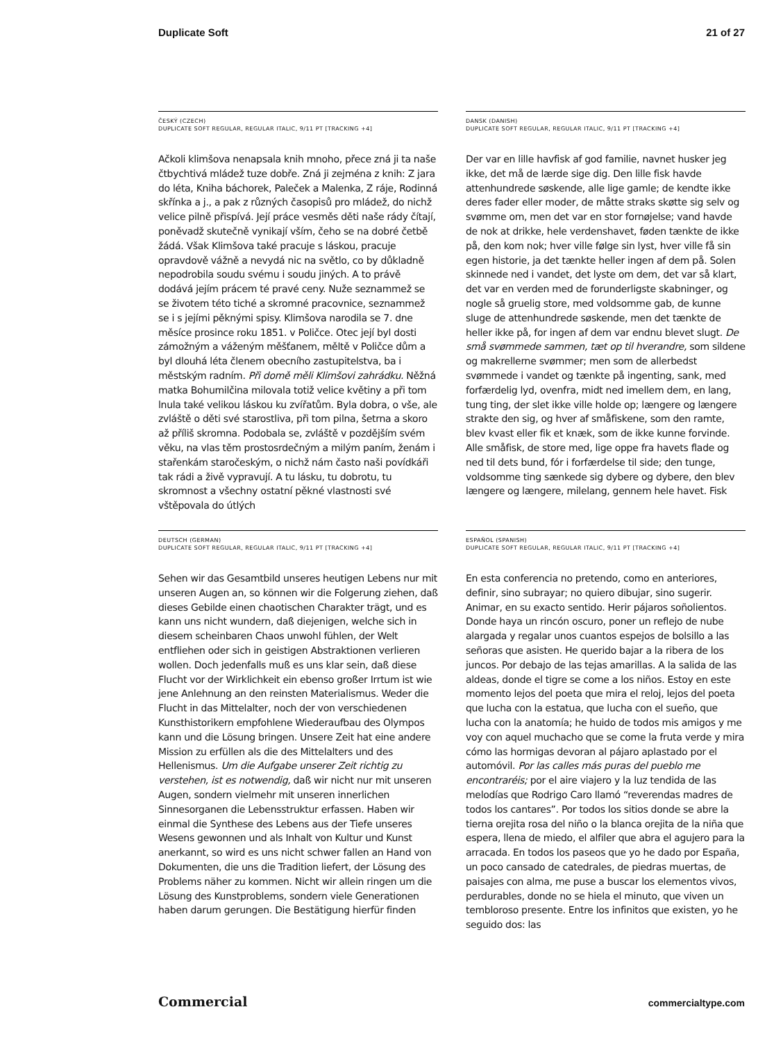Duplicate Soft 21 of 27
ČESKÝ (CZECH)
DUPLICATE SOFT REGULAR, REGULAR ITALIC, 9/11 PT [TRACKING +4]
Ačkoli klimšova nenapsala knih mnoho, přece zná ji ta naše čtbychtivá mládež tuze dobře. Zná ji zejména z knih: Z jara do léta, Kniha báchorek, Paleček a Malenka, Z ráje, Rodinná skřínka a j., a pak z různých časopisů pro mládež, do nichž velice pilně přispívá. Její práce vesměs děti naše rády čítají, poněvadž skutečně vynikají vším, čeho se na dobré četbě žádá. Však Klimšova také pracuje s láskou, pracuje opravdově vážně a nevydá nic na světlo, co by důkladně nepodrobila soudu svému i soudu jiných. A to právě dodává jejím prácem té pravé ceny. Nuže seznammež se se životem této tiché a skromné pracovnice, seznammež se i s jejími pěknými spisy. Klimšova narodila se 7. dne měsíce prosince roku 1851. v Poličce. Otec její byl dosti zámožným a váženým měšťanem, měltě v Poličce dům a byl dlouhá léta členem obecního zastupitelstva, ba i městským radním. Při domě měli Klimšovi zahrádku. Něžná matka Bohumilčina milovala totiž velice květiny a při tom lnula také velikou láskou ku zvířatům. Byla dobra, o vše, ale zvláště o děti své starostliva, při tom pilna, šetrna a skoro až příliš skromna. Podobala se, zvláště v pozdějším svém věku, na vlas těm prostosrdečným a milým paním, ženám i stařenkám staročeským, o nichž nám často naši povídkáři tak rádi a živě vypravují. A tu lásku, tu dobrotu, tu skromnost a všechny ostatní pěkné vlastnosti své vštěpovala do útlých
DANSK (DANISH)
DUPLICATE SOFT REGULAR, REGULAR ITALIC, 9/11 PT [TRACKING +4]
Der var en lille havfisk af god familie, navnet husker jeg ikke, det må de lærde sige dig. Den lille fisk havde attenhundrede søskende, alle lige gamle; de kendte ikke deres fader eller moder, de måtte straks skøtte sig selv og svømme om, men det var en stor fornøjelse; vand havde de nok at drikke, hele verdenshavet, føden tænkte de ikke på, den kom nok; hver ville følge sin lyst, hver ville få sin egen historie, ja det tænkte heller ingen af dem på. Solen skinnede ned i vandet, det lyste om dem, det var så klart, det var en verden med de forunderligste skabninger, og nogle så gruelig store, med voldsomme gab, de kunne sluge de attenhundrede søskende, men det tænkte de heller ikke på, for ingen af dem var endnu blevet slugt. De små svømmede sammen, tæt op til hverandre, som sildene og makrellerne svømmer; men som de allerbedst svømmede i vandet og tænkte på ingenting, sank, med forfærdelig lyd, ovenfra, midt ned imellem dem, en lang, tung ting, der slet ikke ville holde op; længere og længere strakte den sig, og hver af småfiskene, som den ramte, blev kvast eller fik et knæk, som de ikke kunne forvinde. Alle småfisk, de store med, lige oppe fra havets flade og ned til dets bund, fór i forfærdelse til side; den tunge, voldsomme ting sænkede sig dybere og dybere, den blev længere og længere, milelang, gennem hele havet. Fisk
DEUTSCH (GERMAN)
DUPLICATE SOFT REGULAR, REGULAR ITALIC, 9/11 PT [TRACKING +4]
Sehen wir das Gesamtbild unseres heutigen Lebens nur mit unseren Augen an, so können wir die Folgerung ziehen, daß dieses Gebilde einen chaotischen Charakter trägt, und es kann uns nicht wundern, daß diejenigen, welche sich in diesem scheinbaren Chaos unwohl fühlen, der Welt entfliehen oder sich in geistigen Abstraktionen verlieren wollen. Doch jedenfalls muß es uns klar sein, daß diese Flucht vor der Wirklichkeit ein ebenso großer Irrtum ist wie jene Anlehnung an den reinsten Materialismus. Weder die Flucht in das Mittelalter, noch der von verschiedenen Kunsthistorikern empfohlene Wiederaufbau des Olympos kann und die Lösung bringen. Unsere Zeit hat eine andere Mission zu erfüllen als die des Mittelalters und des Hellenismus. Um die Aufgabe unserer Zeit richtig zu verstehen, ist es notwendig, daß wir nicht nur mit unseren Augen, sondern vielmehr mit unseren innerlichen Sinnesorganen die Lebensstruktur erfassen. Haben wir einmal die Synthese des Lebens aus der Tiefe unseres Wesens gewonnen und als Inhalt von Kultur und Kunst anerkannt, so wird es uns nicht schwer fallen an Hand von Dokumenten, die uns die Tradition liefert, der Lösung des Problems näher zu kommen. Nicht wir allein ringen um die Lösung des Kunstproblems, sondern viele Generationen haben darum gerungen. Die Bestätigung hierfür finden
ESPAÑOL (SPANISH)
DUPLICATE SOFT REGULAR, REGULAR ITALIC, 9/11 PT [TRACKING +4]
En esta conferencia no pretendo, como en anteriores, definir, sino subrayar; no quiero dibujar, sino sugerir. Animar, en su exacto sentido. Herir pájaros soñolientos. Donde haya un rincón oscuro, poner un reflejo de nube alargada y regalar unos cuantos espejos de bolsillo a las señoras que asisten. He querido bajar a la ribera de los juncos. Por debajo de las tejas amarillas. A la salida de las aldeas, donde el tigre se come a los niños. Estoy en este momento lejos del poeta que mira el reloj, lejos del poeta que lucha con la estatua, que lucha con el sueño, que lucha con la anatomía; he huido de todos mis amigos y me voy con aquel muchacho que se come la fruta verde y mira cómo las hormigas devoran al pájaro aplastado por el automóvil. Por las calles más puras del pueblo me encontraréis; por el aire viajero y la luz tendida de las melodías que Rodrigo Caro llamó “reverendas madres de todos los cantares”. Por todos los sitios donde se abre la tierna orejita rosa del niño o la blanca orejita de la niña que espera, llena de miedo, el alfiler que abra el agujero para la arracada. En todos los paseos que yo he dado por España, un poco cansado de catedrales, de piedras muertas, de paisajes con alma, me puse a buscar los elementos vivos, perdurables, donde no se hiela el minuto, que viven un tembloroso presente. Entre los infinitos que existen, yo he seguido dos: las
Commercial commercialtype.com